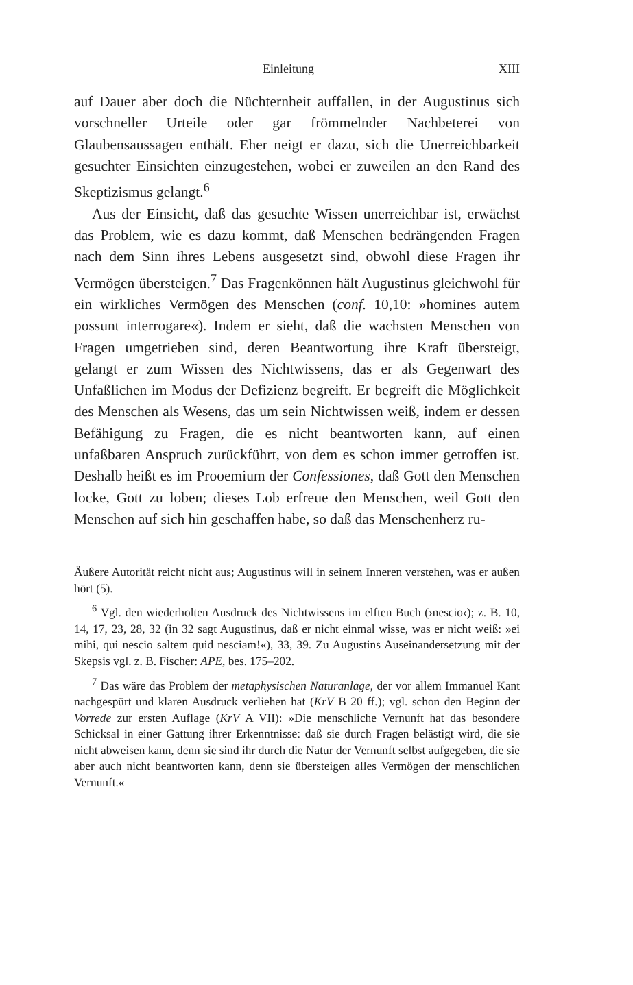Einleitung XIII
auf Dauer aber doch die Nüchternheit auffallen, in der Augustinus sich vorschneller Urteile oder gar frömmelnder Nachbeterei von Glaubensaussagen enthält. Eher neigt er dazu, sich die Unerreichbarkeit gesuchter Einsichten einzugestehen, wobei er zuweilen an den Rand des Skeptizismus gelangt.<sup>6</sup>
Aus der Einsicht, daß das gesuchte Wissen unerreichbar ist, erwächst das Problem, wie es dazu kommt, daß Menschen bedrängenden Fragen nach dem Sinn ihres Lebens ausgesetzt sind, obwohl diese Fragen ihr Vermögen übersteigen.<sup>7</sup> Das Fragenkönnen hält Augustinus gleichwohl für ein wirkliches Vermögen des Menschen (conf. 10,10: »homines autem possunt interrogare«). Indem er sieht, daß die wachsten Menschen von Fragen umgetrieben sind, deren Beantwortung ihre Kraft übersteigt, gelangt er zum Wissen des Nichtwissens, das er als Gegenwart des Unfaßlichen im Modus der Defizienz begreift. Er begreift die Möglichkeit des Menschen als Wesens, das um sein Nichtwissen weiß, indem er dessen Befähigung zu Fragen, die es nicht beantworten kann, auf einen unfaßbaren Anspruch zurückführt, von dem es schon immer getroffen ist. Deshalb heißt es im Prooemium der Confessiones, daß Gott den Menschen locke, Gott zu loben; dieses Lob erfreue den Menschen, weil Gott den Menschen auf sich hin geschaffen habe, so daß das Menschenherz ru-
Äußere Autorität reicht nicht aus; Augustinus will in seinem Inneren verstehen, was er außen hört (5).
<sup>6</sup> Vgl. den wiederholten Ausdruck des Nichtwissens im elften Buch (›nescio‹); z. B. 10, 14, 17, 23, 28, 32 (in 32 sagt Augustinus, daß er nicht einmal wisse, was er nicht weiß: »ei mihi, qui nescio saltem quid nesciam!«), 33, 39. Zu Augustins Auseinandersetzung mit der Skepsis vgl. z. B. Fischer: APE, bes. 175–202.
<sup>7</sup> Das wäre das Problem der metaphysischen Naturanlage, der vor allem Immanuel Kant nachgespürt und klaren Ausdruck verliehen hat (KrV B 20 ff.); vgl. schon den Beginn der Vorrede zur ersten Auflage (KrV A VII): »Die menschliche Vernunft hat das besondere Schicksal in einer Gattung ihrer Erkenntnisse: daß sie durch Fragen belästigt wird, die sie nicht abweisen kann, denn sie sind ihr durch die Natur der Vernunft selbst aufgegeben, die sie aber auch nicht beantworten kann, denn sie übersteigen alles Vermögen der menschlichen Vernunft.«